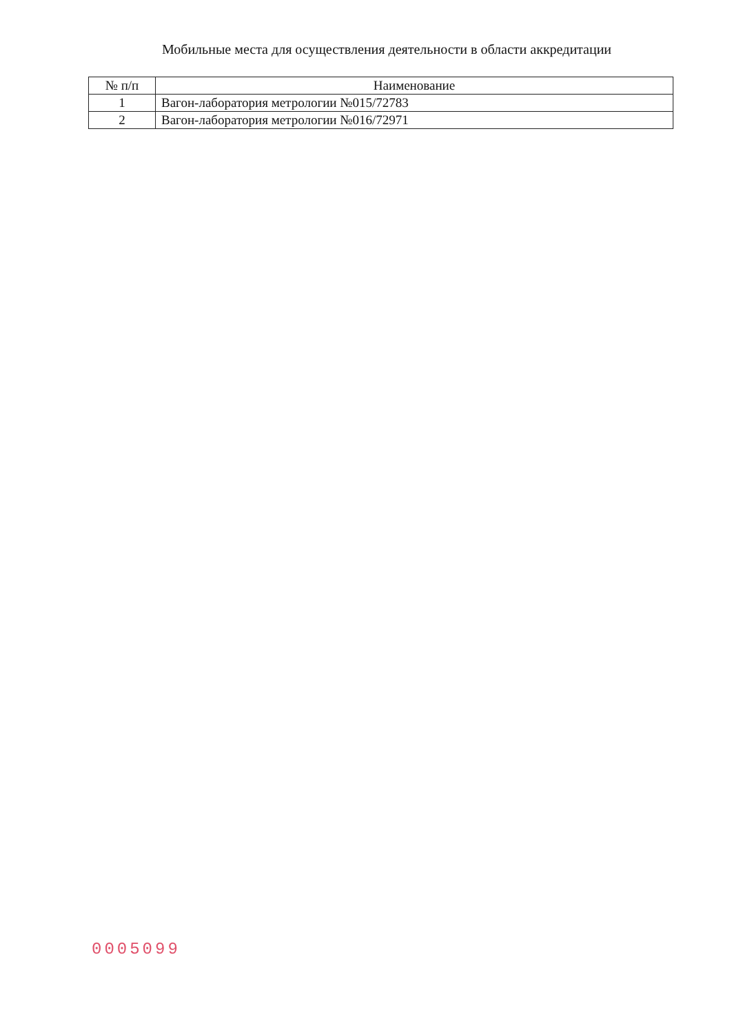Мобильные места для осуществления деятельности в области аккредитации
| № п/п | Наименование |
| --- | --- |
| 1 | Вагон-лаборатория метрологии №015/72783 |
| 2 | Вагон-лаборатория метрологии №016/72971 |
0005099